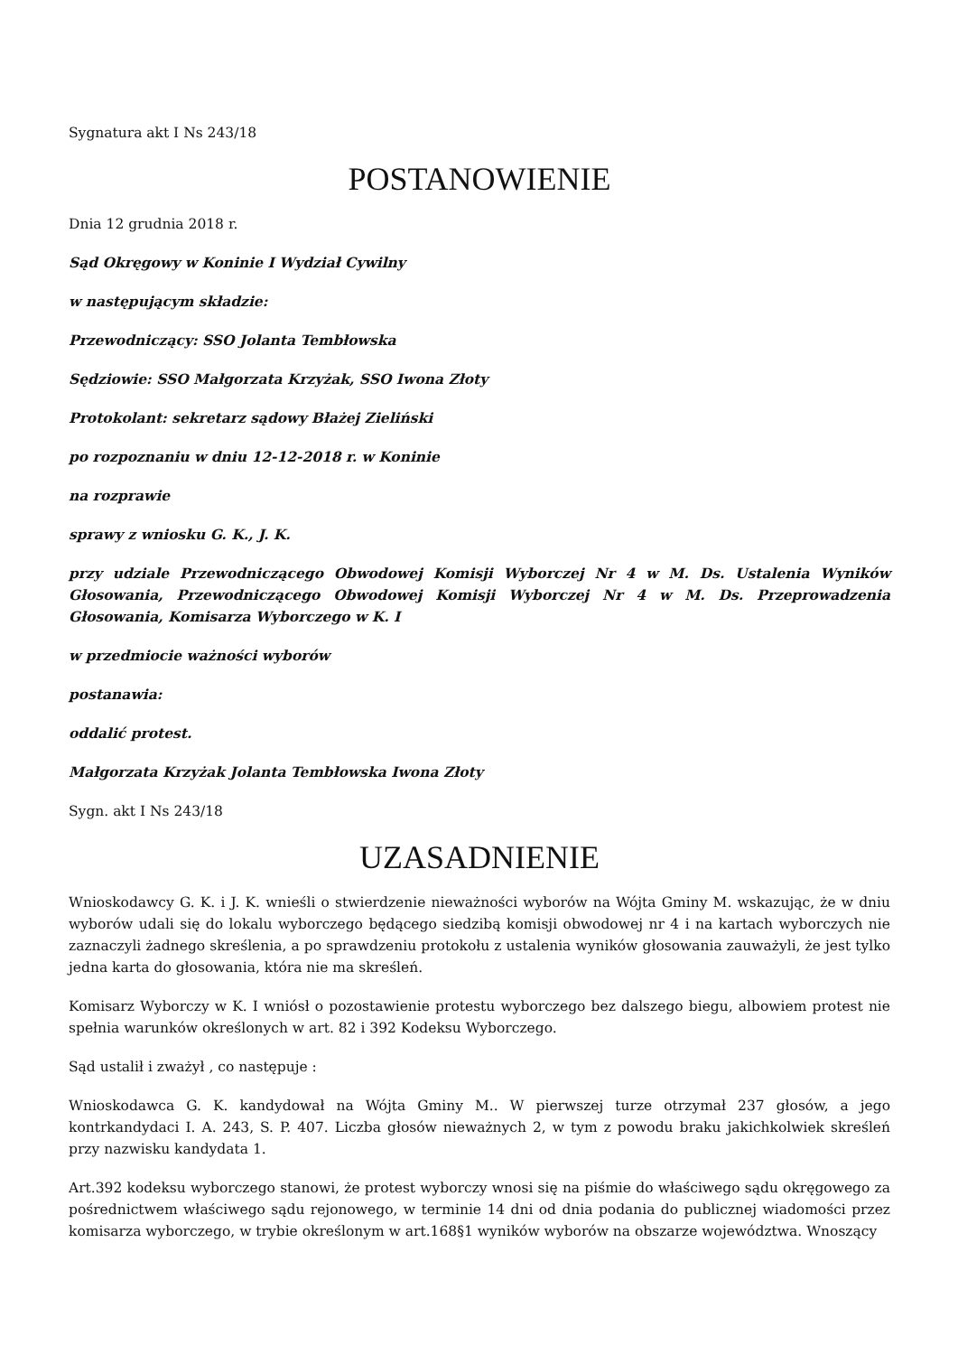Sygnatura akt I Ns 243/18
POSTANOWIENIE
Dnia 12 grudnia 2018 r.
Sąd Okręgowy w Koninie I Wydział Cywilny
w następującym składzie:
Przewodniczący: SSO Jolanta Tembłowska
Sędziowie: SSO Małgorzata Krzyżak, SSO Iwona Złoty
Protokolant: sekretarz sądowy Błażej Zieliński
po rozpoznaniu w dniu 12-12-2018 r. w Koninie
na rozprawie
sprawy z wniosku G. K., J. K.
przy udziale Przewodniczącego Obwodowej Komisji Wyborczej Nr 4 w M. Ds. Ustalenia Wyników Głosowania, Przewodniczącego Obwodowej Komisji Wyborczej Nr 4 w M. Ds. Przeprowadzenia Głosowania, Komisarza Wyborczego w K. I
w przedmiocie ważności wyborów
postanawia:
oddalić protest.
Małgorzata Krzyżak Jolanta Tembłowska Iwona Złoty
Sygn. akt I Ns 243/18
UZASADNIENIE
Wnioskodawcy G. K. i J. K. wnieśli o stwierdzenie nieważności wyborów na Wójta Gminy M. wskazując, że w dniu wyborów udali się do lokalu wyborczego będącego siedzibą komisji obwodowej nr 4 i na kartach wyborczych nie zaznaczyli żadnego skreślenia, a po sprawdzeniu protokołu z ustalenia wyników głosowania zauważyli, że jest tylko jedna karta do głosowania, która nie ma skreśleń.
Komisarz Wyborczy w K. I wniósł o pozostawienie protestu wyborczego bez dalszego biegu, albowiem protest nie spełnia warunków określonych w art. 82 i 392 Kodeksu Wyborczego.
Sąd ustalił i zważył , co następuje :
Wnioskodawca G. K. kandydował na Wójta Gminy M.. W pierwszej turze otrzymał 237 głosów, a jego kontrkandydaci I. A. 243, S. P. 407. Liczba głosów nieważnych 2, w tym z powodu braku jakichkolwiek skreśleń przy nazwisku kandydata 1.
Art.392 kodeksu wyborczego stanowi, że protest wyborczy wnosi się na piśmie do właściwego sądu okręgowego za pośrednictwem właściwego sądu rejonowego, w terminie 14 dni od dnia podania do publicznej wiadomości przez komisarza wyborczego, w trybie określonym w art.168§1 wyników wyborów na obszarze województwa. Wnoszący